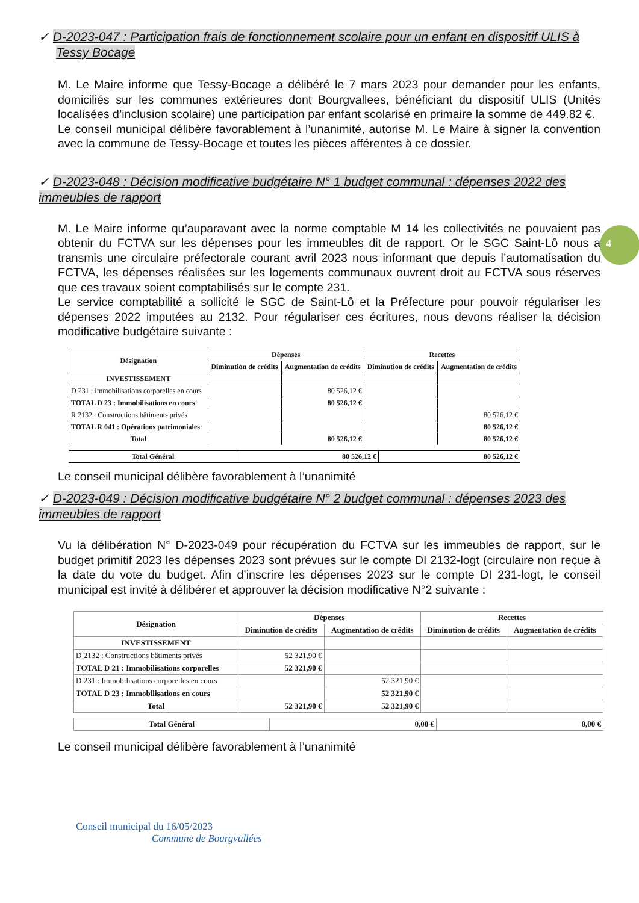4
✓ D-2023-047 : Participation frais de fonctionnement scolaire pour un enfant en dispositif ULIS à
Tessy Bocage
M. Le Maire informe que Tessy-Bocage a délibéré le 7 mars 2023 pour demander pour les enfants, domiciliés sur les communes extérieures dont Bourgvallees, bénéficiant du dispositif ULIS (Unités localisées d’inclusion scolaire) une participation par enfant scolarisé en primaire la somme de 449.82 €.
Le conseil municipal délibère favorablement à l’unanimité, autorise M. Le Maire à signer la convention avec la commune de Tessy-Bocage et toutes les pièces afférentes à ce dossier.
✓ D-2023-048 : Décision modificative budgétaire N° 1 budget communal : dépenses 2022 des immeubles de rapport
M. Le Maire informe qu’auparavant avec la norme comptable M 14 les collectivités ne pouvaient pas obtenir du FCTVA sur les dépenses pour les immeubles dit de rapport. Or le SGC Saint-Lô nous a transmis une circulaire préfectorale courant avril 2023 nous informant que depuis l’automatisation du FCTVA, les dépenses réalisées sur les logements communaux ouvrent droit au FCTVA sous réserves que ces travaux soient comptabilisés sur le compte 231.
Le service comptabilité a sollicité le SGC de Saint-Lô et la Préfecture pour pouvoir régulariser les dépenses 2022 imputées au 2132. Pour régulariser ces écritures, nous devons réaliser la décision modificative budgétaire suivante :
| Désignation | Dépenses | | Recettes | |
| --- | --- | --- | --- | --- |
| | Diminution de crédits | Augmentation de crédits | Diminution de crédits | Augmentation de crédits |
| INVESTISSEMENT | | | | |
| D 231 : Immobilisations corporelles en cours | | 80 526,12 € | | |
| TOTAL D 23 : Immobilisations en cours | | 80 526,12 € | | |
| R 2132 : Constructions bâtiments privés | | | | 80 526,12 € |
| TOTAL R 041 : Opérations patrimoniales | | | | 80 526,12 € |
| Total | | 80 526,12 € | | 80 526,12 € |
| Total Général | 80 526,12 € | 80 526,12 € |
Le conseil municipal délibère favorablement à l’unanimité
✓ D-2023-049 : Décision modificative budgétaire N° 2 budget communal : dépenses 2023 des immeubles de rapport
Vu la délibération N° D-2023-049 pour récupération du FCTVA sur les immeubles de rapport, sur le budget primitif 2023 les dépenses 2023 sont prévues sur le compte DI 2132-logt (circulaire non reçue à la date du vote du budget. Afin d’inscrire les dépenses 2023 sur le compte DI 231-logt, le conseil municipal est invité à délibérer et approuver la décision modificative N°2 suivante :
| Désignation | Dépenses | | Recettes | |
| --- | --- | --- | --- | --- |
| | Diminution de crédits | Augmentation de crédits | Diminution de crédits | Augmentation de crédits |
| INVESTISSEMENT | | | | |
| D 2132 : Constructions bâtiments privés | 52 321,90 € | | | |
| TOTAL D 21 : Immobilisations corporelles | 52 321,90 € | | | |
| D 231 : Immobilisations corporelles en cours | | 52 321,90 € | | |
| TOTAL D 23 : Immobilisations en cours | | 52 321,90 € | | |
| Total | 52 321,90 € | 52 321,90 € | | |
| Total Général | 0,00 € | 0,00 € |
Le conseil municipal délibère favorablement à l’unanimité
Conseil municipal du 16/05/2023
Commune de Bourgvallées